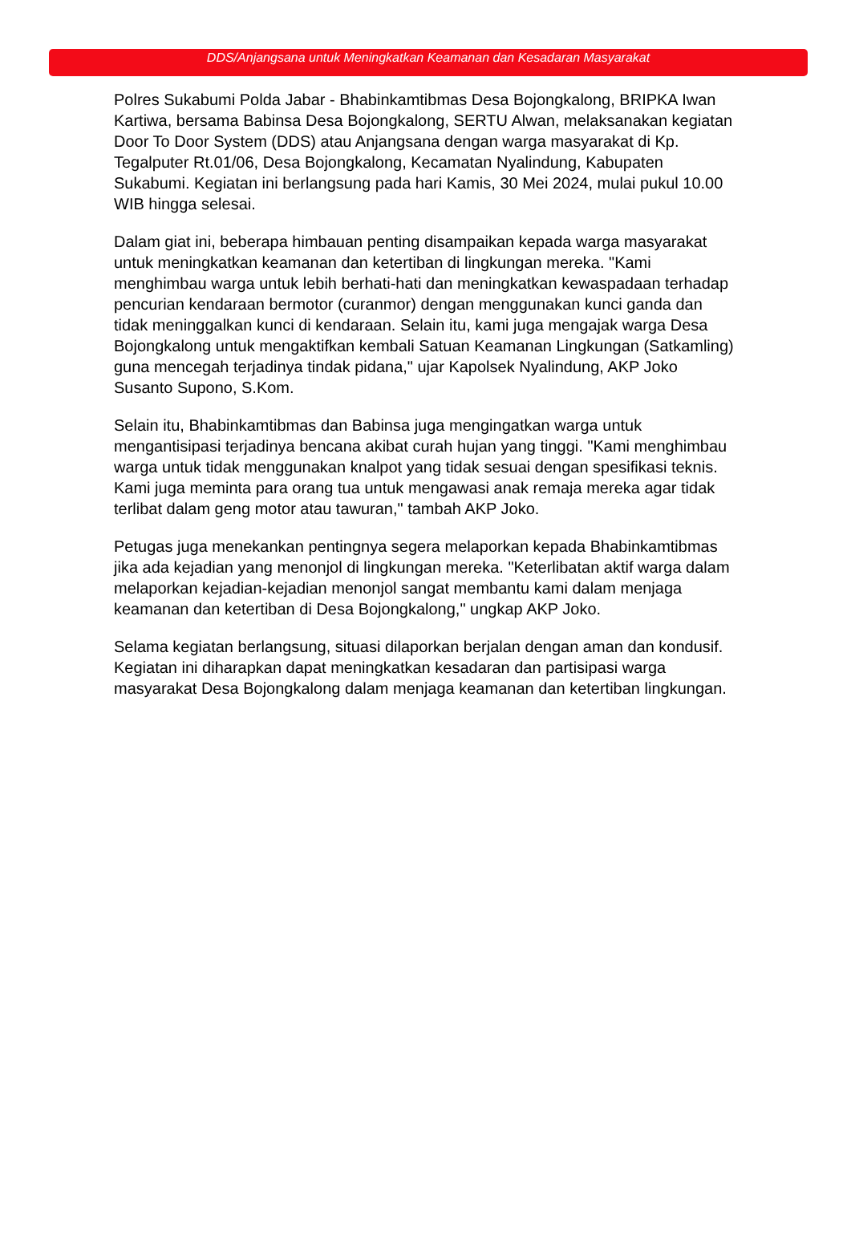DDS/Anjangsana untuk Meningkatkan Keamanan dan Kesadaran Masyarakat
Polres Sukabumi Polda Jabar - Bhabinkamtibmas Desa Bojongkalong, BRIPKA Iwan Kartiwa, bersama Babinsa Desa Bojongkalong, SERTU Alwan, melaksanakan kegiatan Door To Door System (DDS) atau Anjangsana dengan warga masyarakat di Kp. Tegalputer Rt.01/06, Desa Bojongkalong, Kecamatan Nyalindung, Kabupaten Sukabumi. Kegiatan ini berlangsung pada hari Kamis, 30 Mei 2024, mulai pukul 10.00 WIB hingga selesai.
Dalam giat ini, beberapa himbauan penting disampaikan kepada warga masyarakat untuk meningkatkan keamanan dan ketertiban di lingkungan mereka. "Kami menghimbau warga untuk lebih berhati-hati dan meningkatkan kewaspadaan terhadap pencurian kendaraan bermotor (curanmor) dengan menggunakan kunci ganda dan tidak meninggalkan kunci di kendaraan. Selain itu, kami juga mengajak warga Desa Bojongkalong untuk mengaktifkan kembali Satuan Keamanan Lingkungan (Satkamling) guna mencegah terjadinya tindak pidana," ujar Kapolsek Nyalindung, AKP Joko Susanto Supono, S.Kom.
Selain itu, Bhabinkamtibmas dan Babinsa juga mengingatkan warga untuk mengantisipasi terjadinya bencana akibat curah hujan yang tinggi. "Kami menghimbau warga untuk tidak menggunakan knalpot yang tidak sesuai dengan spesifikasi teknis. Kami juga meminta para orang tua untuk mengawasi anak remaja mereka agar tidak terlibat dalam geng motor atau tawuran," tambah AKP Joko.
Petugas juga menekankan pentingnya segera melaporkan kepada Bhabinkamtibmas jika ada kejadian yang menonjol di lingkungan mereka. "Keterlibatan aktif warga dalam melaporkan kejadian-kejadian menonjol sangat membantu kami dalam menjaga keamanan dan ketertiban di Desa Bojongkalong," ungkap AKP Joko.
Selama kegiatan berlangsung, situasi dilaporkan berjalan dengan aman dan kondusif. Kegiatan ini diharapkan dapat meningkatkan kesadaran dan partisipasi warga masyarakat Desa Bojongkalong dalam menjaga keamanan dan ketertiban lingkungan.